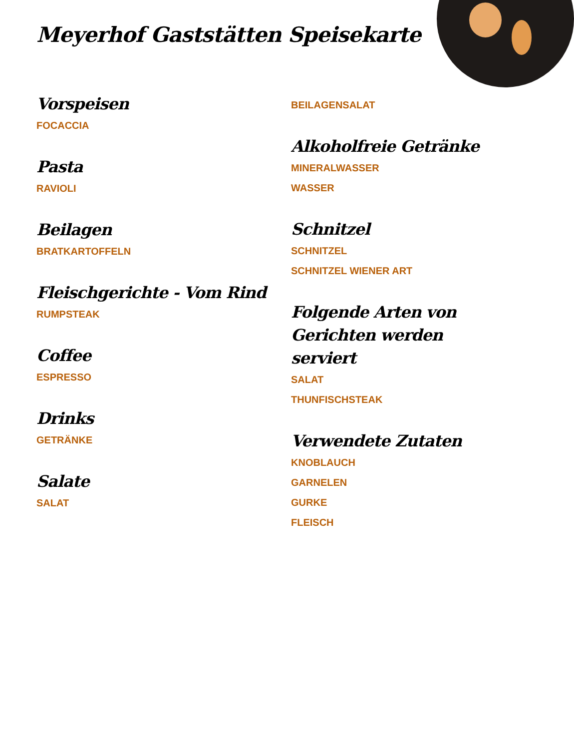Meyerhof Gaststätten Speisekarte
Vorspeisen
FOCACCIA
Pasta
RAVIOLI
Beilagen
BRATKARTOFFELN
Fleischgerichte - Vom Rind
RUMPSTEAK
Coffee
ESPRESSO
Drinks
GETRÄNKE
Salate
SALAT
BEILAGENSALAT
Alkoholfreie Getränke
MINERALWASSER
WASSER
Schnitzel
SCHNITZEL
SCHNITZEL WIENER ART
Folgende Arten von Gerichten werden serviert
SALAT
THUNFISCHSTEAK
Verwendete Zutaten
KNOBLAUCH
GARNELEN
GURKE
FLEISCH